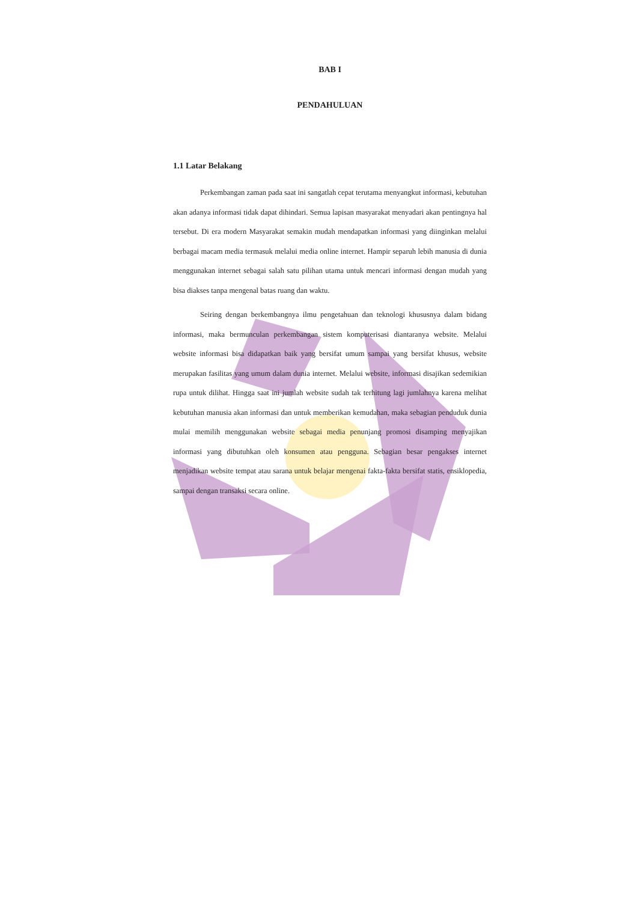BAB I
PENDAHULUAN
1.1 Latar Belakang
Perkembangan zaman pada saat ini sangatlah cepat terutama menyangkut informasi, kebutuhan akan adanya informasi tidak dapat dihindari. Semua lapisan masyarakat menyadari akan pentingnya hal tersebut. Di era modern Masyarakat semakin mudah mendapatkan informasi yang diinginkan melalui berbagai macam media termasuk melalui media online internet. Hampir separuh lebih manusia di dunia menggunakan internet sebagai salah satu pilihan utama untuk mencari informasi dengan mudah yang bisa diakses tanpa mengenal batas ruang dan waktu.
Seiring dengan berkembangnya ilmu pengetahuan dan teknologi khususnya dalam bidang informasi, maka bermunculan perkembangan sistem komputerisasi diantaranya website. Melalui website informasi bisa didapatkan baik yang bersifat umum sampai yang bersifat khusus, website merupakan fasilitas yang umum dalam dunia internet. Melalui website, informasi disajikan sedemikian rupa untuk dilihat. Hingga saat ini jumlah website sudah tak terhitung lagi jumlahnya karena melihat kebutuhan manusia akan informasi dan untuk memberikan kemudahan, maka sebagian penduduk dunia mulai memilih menggunakan website sebagai media penunjang promosi disamping menyajikan informasi yang dibutuhkan oleh konsumen atau pengguna. Sebagian besar pengakses internet menjadikan website tempat atau sarana untuk belajar mengenai fakta-fakta bersifat statis, ensiklopedia, sampai dengan transaksi secara online.